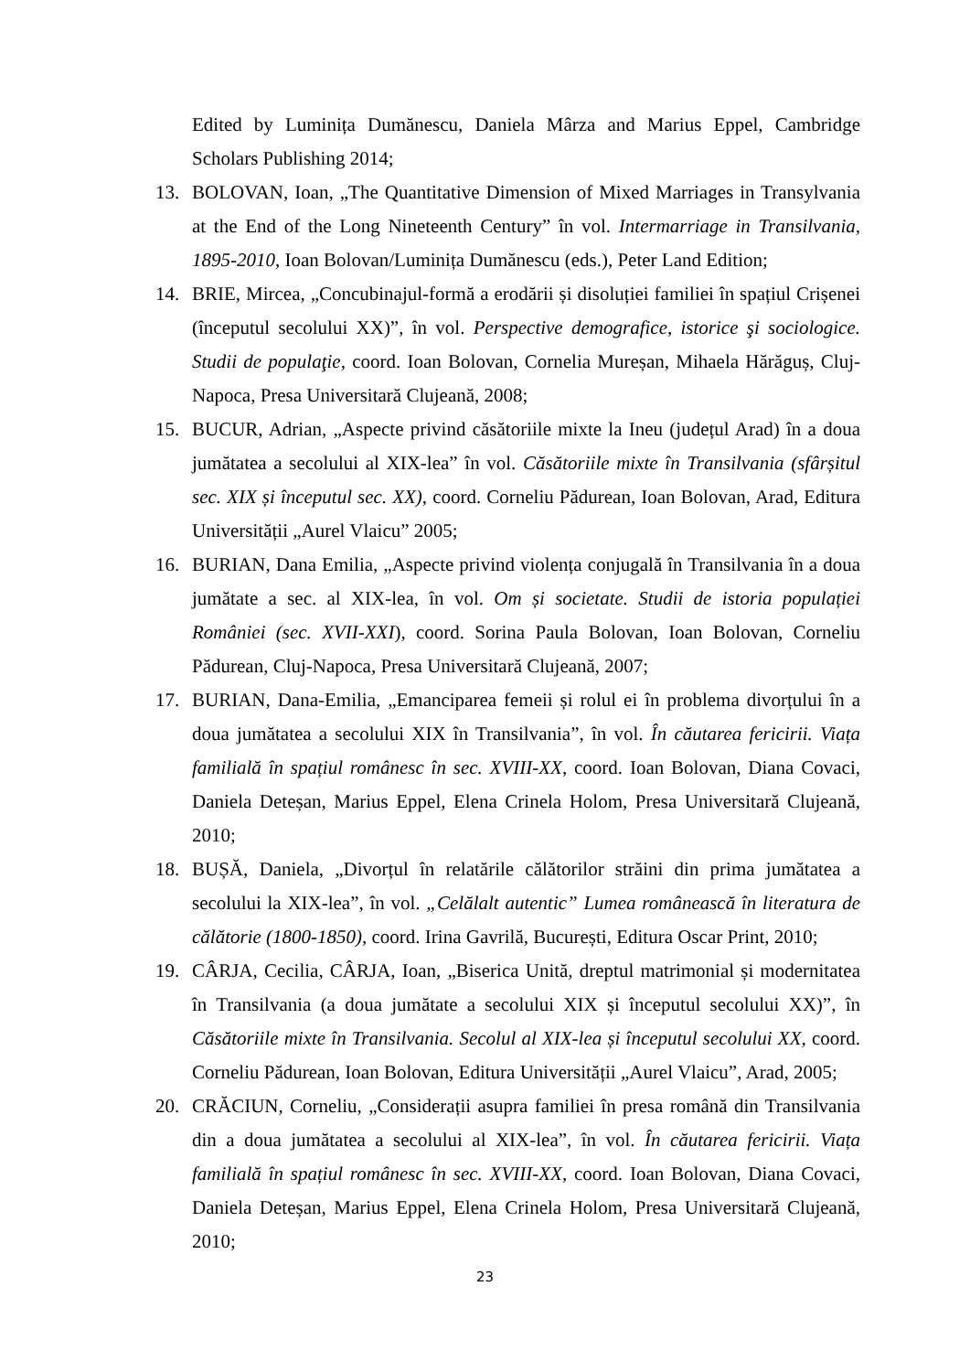Edited by Luminița Dumănescu, Daniela Mârza and Marius Eppel, Cambridge Scholars Publishing 2014;
13. BOLOVAN, Ioan, „The Quantitative Dimension of Mixed Marriages in Transylvania at the End of the Long Nineteenth Century” în vol. Intermarriage in Transilvania, 1895-2010, Ioan Bolovan/Luminița Dumănescu (eds.), Peter Land Edition;
14. BRIE, Mircea, „Concubinajul-formă a erodării și disoluției familiei în spațiul Crișenei (începutul secolului XX)”, în vol. Perspective demografice, istorice şi sociologice. Studii de populaţie, coord. Ioan Bolovan, Cornelia Mureșan, Mihaela Hărăguș, Cluj-Napoca, Presa Universitară Clujeană, 2008;
15. BUCUR, Adrian, „Aspecte privind căsătoriile mixte la Ineu (județul Arad) în a doua jumătatea a secolului al XIX-lea” în vol. Căsătoriile mixte în Transilvania (sfârșitul sec. XIX și începutul sec. XX), coord. Corneliu Pădurean, Ioan Bolovan, Arad, Editura Universității „Aurel Vlaicu” 2005;
16. BURIAN, Dana Emilia, „Aspecte privind violența conjugală în Transilvania în a doua jumătate a sec. al XIX-lea, în vol. Om și societate. Studii de istoria populației României (sec. XVII-XXI), coord. Sorina Paula Bolovan, Ioan Bolovan, Corneliu Pădurean, Cluj-Napoca, Presa Universitară Clujeană, 2007;
17. BURIAN, Dana-Emilia, „Emanciparea femeii și rolul ei în problema divorțului în a doua jumătatea a secolului XIX în Transilvania”, în vol. În căutarea fericirii. Viața familială în spațiul românesc în sec. XVIII-XX, coord. Ioan Bolovan, Diana Covaci, Daniela Deteșan, Marius Eppel, Elena Crinela Holom, Presa Universitară Clujeană, 2010;
18. BUȘĂ, Daniela, „Divorțul în relatările călătorilor străini din prima jumătatea a secolului la XIX-lea”, în vol. „Celălalt autentic” Lumea românească în literatura de călătorie (1800-1850), coord. Irina Gavrilă, București, Editura Oscar Print, 2010;
19. CÂRJA, Cecilia, CÂRJA, Ioan, „Biserica Unită, dreptul matrimonial și modernitatea în Transilvania (a doua jumătate a secolului XIX și începutul secolului XX)”, în Căsătoriile mixte în Transilvania. Secolul al XIX-lea și începutul secolului XX, coord. Corneliu Pădurean, Ioan Bolovan, Editura Universității „Aurel Vlaicu”, Arad, 2005;
20. CRĂCIUN, Corneliu, „Considerații asupra familiei în presa română din Transilvania din a doua jumătatea a secolului al XIX-lea”, în vol. În căutarea fericirii. Viața familială în spațiul românesc în sec. XVIII-XX, coord. Ioan Bolovan, Diana Covaci, Daniela Deteșan, Marius Eppel, Elena Crinela Holom, Presa Universitară Clujeană, 2010;
23